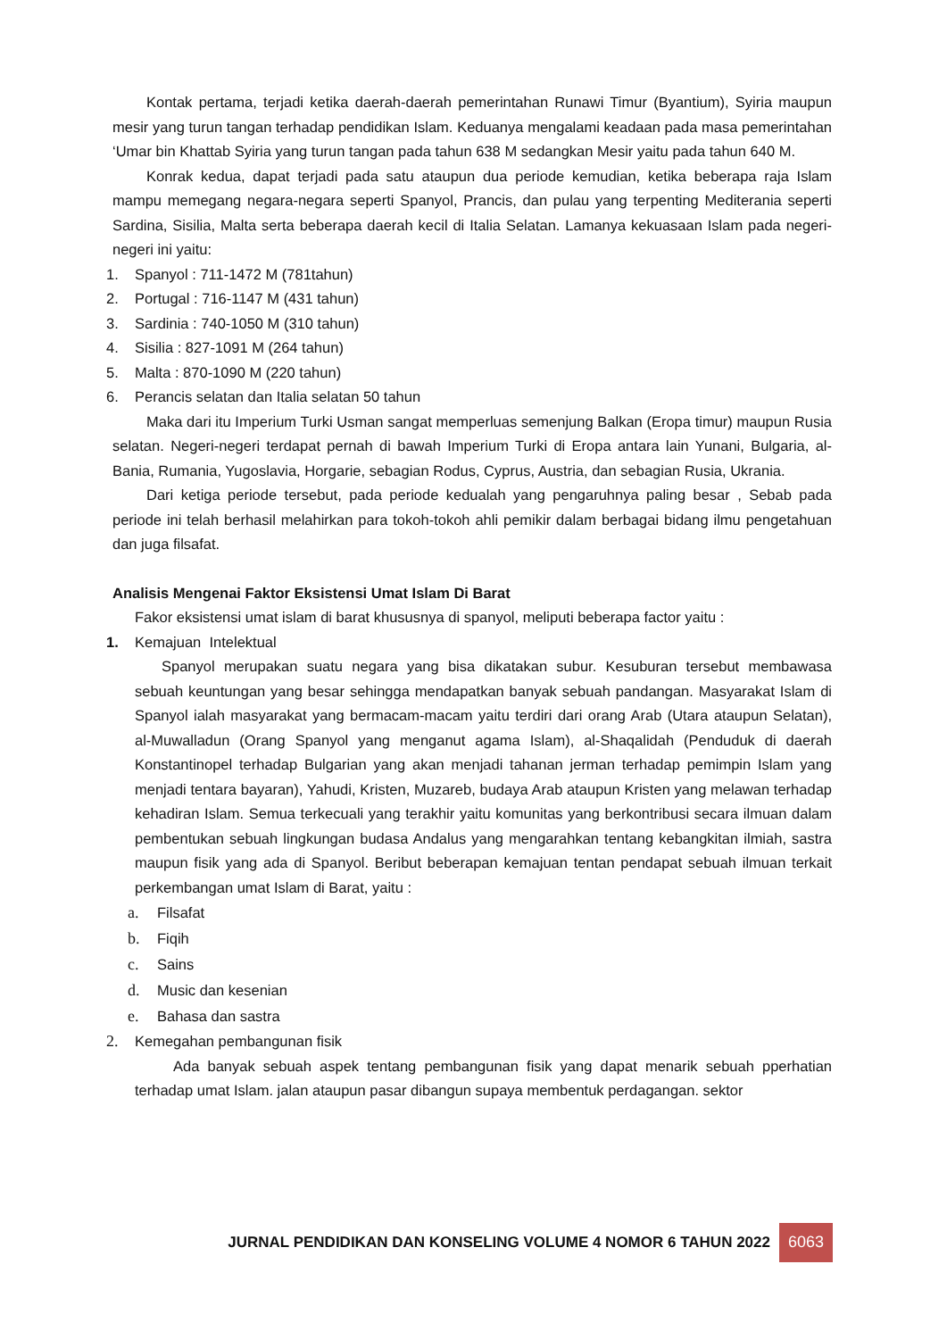Kontak pertama, terjadi ketika daerah-daerah pemerintahan Runawi Timur (Byantium), Syiria maupun mesir yang turun tangan terhadap pendidikan Islam. Keduanya mengalami keadaan pada masa pemerintahan ‘Umar bin Khattab Syiria yang turun tangan pada tahun 638 M sedangkan Mesir yaitu pada tahun 640 M.
Konrak kedua, dapat terjadi pada satu ataupun dua periode kemudian, ketika beberapa raja Islam mampu memegang negara-negara seperti Spanyol, Prancis, dan pulau yang terpenting Mediterania seperti Sardina, Sisilia, Malta serta beberapa daerah kecil di Italia Selatan. Lamanya kekuasaan Islam pada negeri-negeri ini yaitu:
1. Spanyol : 711-1472 M (781tahun)
2. Portugal : 716-1147 M (431 tahun)
3. Sardinia : 740-1050 M (310 tahun)
4. Sisilia : 827-1091 M (264 tahun)
5. Malta : 870-1090 M (220 tahun)
6. Perancis selatan dan Italia selatan 50 tahun
Maka dari itu Imperium Turki Usman sangat memperluas semenjung Balkan (Eropa timur) maupun Rusia selatan. Negeri-negeri terdapat pernah di bawah Imperium Turki di Eropa antara lain Yunani, Bulgaria, al-Bania, Rumania, Yugoslavia, Horgarie, sebagian Rodus, Cyprus, Austria, dan sebagian Rusia, Ukrania.
Dari ketiga periode tersebut, pada periode kedualah yang pengaruhnya paling besar , Sebab pada periode ini telah berhasil melahirkan para tokoh-tokoh ahli pemikir dalam berbagai bidang ilmu pengetahuan dan juga filsafat.
Analisis Mengenai Faktor Eksistensi Umat Islam Di Barat
Fakor eksistensi umat islam di barat khususnya di spanyol, meliputi beberapa factor yaitu :
1. Kemajuan Intelektual
Spanyol merupakan suatu negara yang bisa dikatakan subur. Kesuburan tersebut membawasa sebuah keuntungan yang besar sehingga mendapatkan banyak sebuah pandangan. Masyarakat Islam di Spanyol ialah masyarakat yang bermacam-macam yaitu terdiri dari orang Arab (Utara ataupun Selatan), al-Muwalladun (Orang Spanyol yang menganut agama Islam), al-Shaqalidah (Penduduk di daerah Konstantinopel terhadap Bulgarian yang akan menjadi tahanan jerman terhadap pemimpin Islam yang menjadi tentara bayaran), Yahudi, Kristen, Muzareb, budaya Arab ataupun Kristen yang melawan terhadap kehadiran Islam. Semua terkecuali yang terakhir yaitu komunitas yang berkontribusi secara ilmuan dalam pembentukan sebuah lingkungan budasa Andalus yang mengarahkan tentang kebangkitan ilmiah, sastra maupun fisik yang ada di Spanyol. Beribut beberapan kemajuan tentan pendapat sebuah ilmuan terkait perkembangan umat Islam di Barat, yaitu :
a. Filsafat
b. Fiqih
c. Sains
d. Music dan kesenian
e. Bahasa dan sastra
2. Kemegahan pembangunan fisik
Ada banyak sebuah aspek tentang pembangunan fisik yang dapat menarik sebuah pperhatian terhadap umat Islam. jalan ataupun pasar dibangun supaya membentuk perdagangan. sektor
JURNAL PENDIDIKAN DAN KONSELING VOLUME 4 NOMOR 6 TAHUN 2022 6063